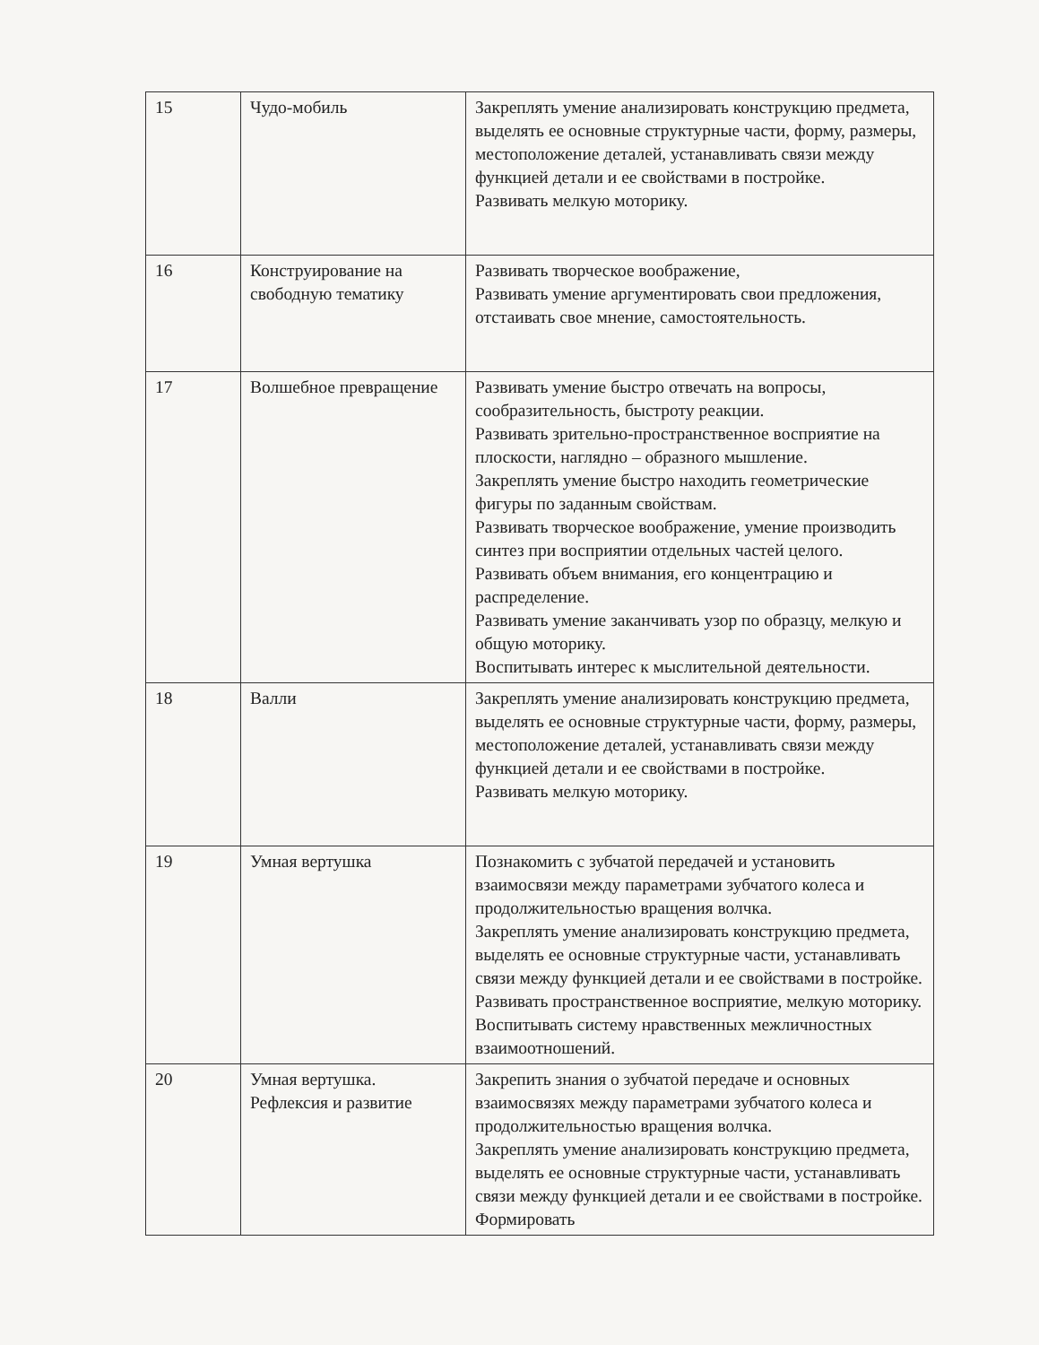| 15 | Чудо-мобиль | Закреплять умение анализировать конструкцию предмета, выделять ее основные структурные части, форму, размеры, местоположение деталей, устанавливать связи между функцией детали и ее свойствами в постройке. Развивать мелкую моторику. |
| 16 | Конструирование на свободную тематику | Развивать творческое воображение, Развивать умение аргументировать свои предложения, отстаивать свое мнение, самостоятельность. |
| 17 | Волшебное превращение | Развивать умение быстро отвечать на вопросы, сообразительность, быстроту реакции. Развивать зрительно-пространственное восприятие на плоскости, наглядно – образного мышление. Закреплять умение быстро находить геометрические фигуры по заданным свойствам. Развивать творческое воображение, умение производить синтез при восприятии отдельных частей целого. Развивать объем внимания, его концентрацию и распределение. Развивать умение заканчивать узор по образцу, мелкую и общую моторику. Воспитывать интерес к мыслительной деятельности. |
| 18 | Валли | Закреплять умение анализировать конструкцию предмета, выделять ее основные структурные части, форму, размеры, местоположение деталей, устанавливать связи между функцией детали и ее свойствами в постройке. Развивать мелкую моторику. |
| 19 | Умная вертушка | Познакомить с зубчатой передачей и установить взаимосвязи между параметрами зубчатого колеса и продолжительностью вращения волчка. Закреплять умение анализировать конструкцию предмета, выделять ее основные структурные части, устанавливать связи между функцией детали и ее свойствами в постройке. Развивать пространственное восприятие, мелкую моторику. Воспитывать систему нравственных межличностных взаимоотношений. |
| 20 | Умная вертушка. Рефлексия и развитие | Закрепить знания о зубчатой передаче и основных взаимосвязях между параметрами зубчатого колеса и продолжительностью вращения волчка. Закреплять умение анализировать конструкцию предмета, выделять ее основные структурные части, устанавливать связи между функцией детали и ее свойствами в постройке. Формировать |